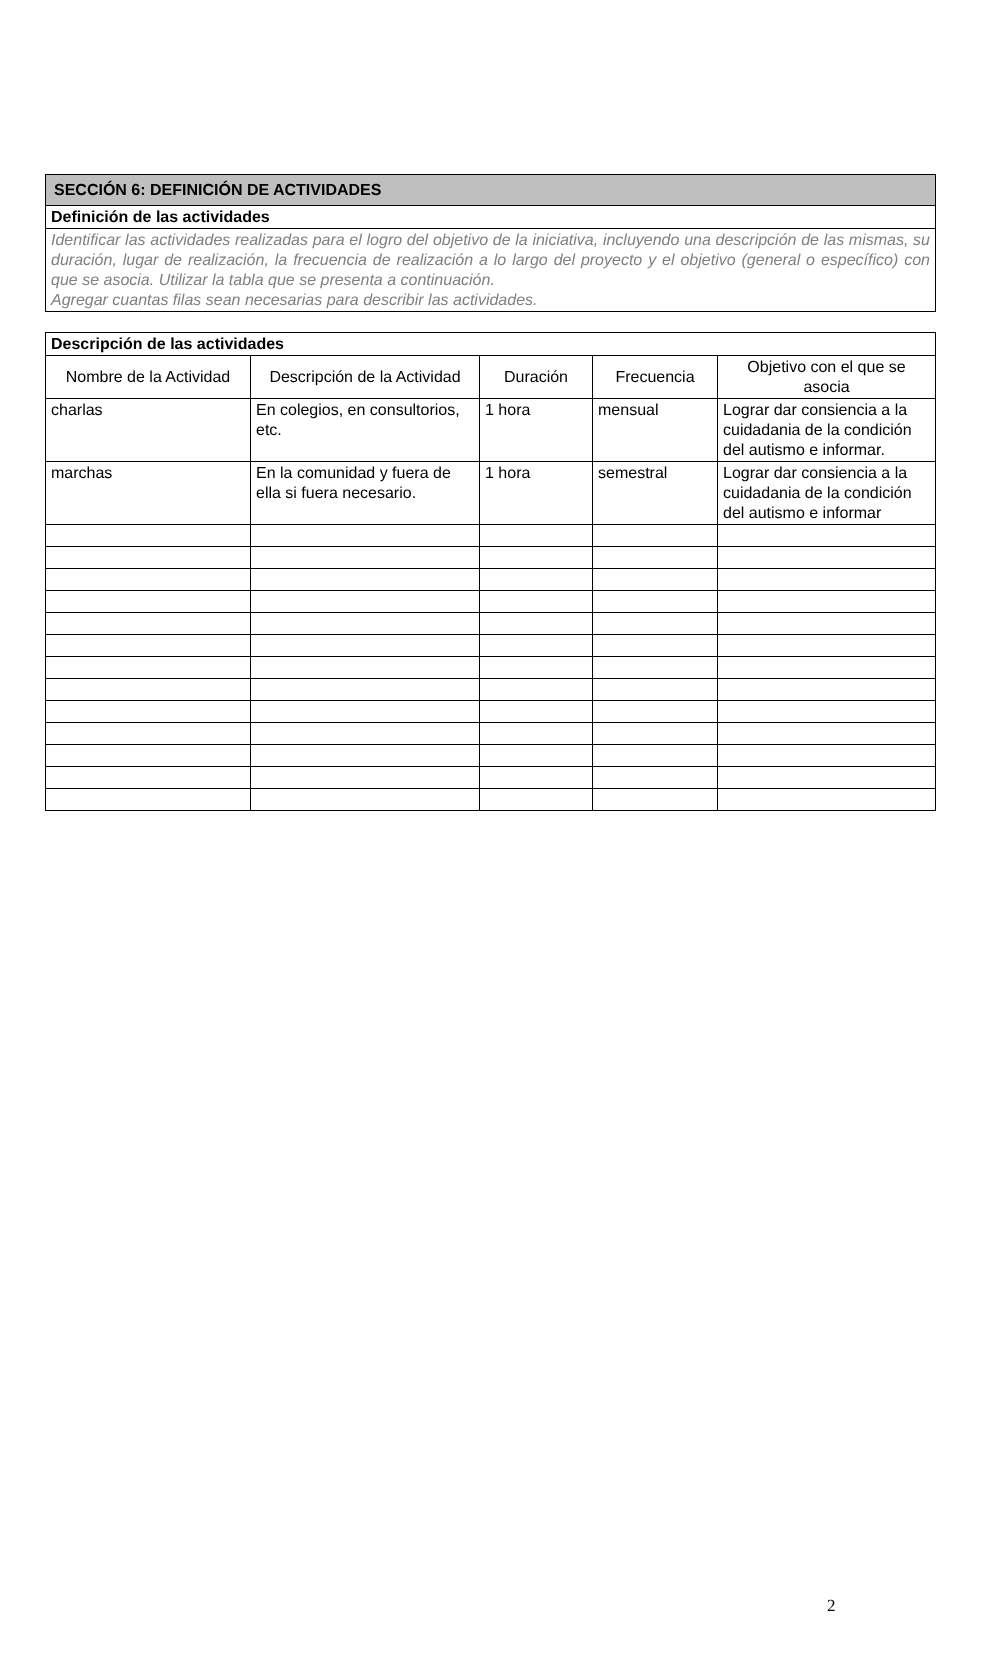| SECCIÓN 6: DEFINICIÓN DE ACTIVIDADES |
| Definición de las actividades |
| Identificar las actividades realizadas para el logro del objetivo de la iniciativa, incluyendo una descripción de las mismas, su duración, lugar de realización, la frecuencia de realización a lo largo del proyecto y el objetivo (general o específico) con que se asocia. Utilizar la tabla que se presenta a continuación. Agregar cuantas filas sean necesarias para describir las actividades. |
| Descripción de las actividades | | | | |
| Nombre de la Actividad | Descripción de la Actividad | Duración | Frecuencia | Objetivo con el que se asocia |
| charlas | En colegios, en consultorios, etc. | 1 hora | mensual | Lograr dar consiencia a la cuidadania de la condición del autismo e informar. |
| marchas | En la comunidad y fuera de ella si fuera necesario. | 1 hora | semestral | Lograr dar consiencia a la cuidadania de la condición del autismo e informar |
2